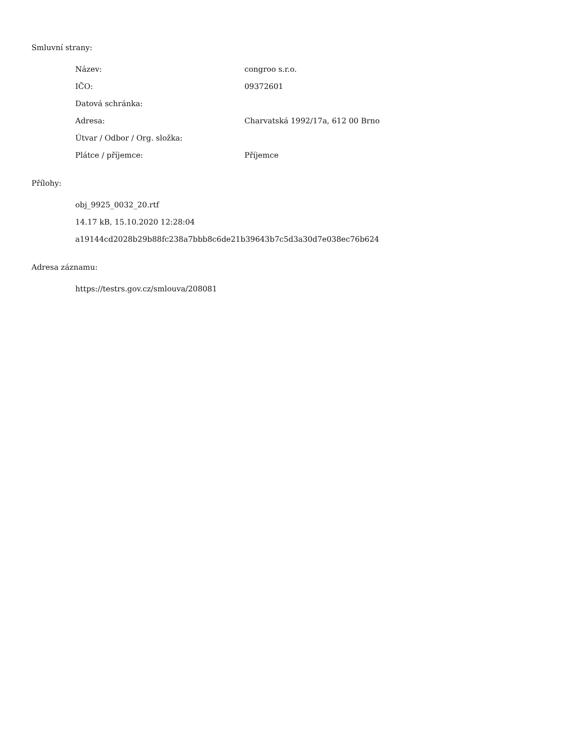Smluvní strany:
| Název: | congroo s.r.o. |
| IČO: | 09372601 |
| Datová schránka: | |
| Adresa: | Charvatská 1992/17a, 612 00 Brno |
| Útvar / Odbor / Org. složka: | |
| Plátce / příjemce: | Příjemce |
Přílohy:
obj_9925_0032_20.rtf
14.17 kB, 15.10.2020 12:28:04
a19144cd2028b29b88fc238a7bbb8c6de21b39643b7c5d3a30d7e038ec76b624
Adresa záznamu:
https://testrs.gov.cz/smlouva/208081